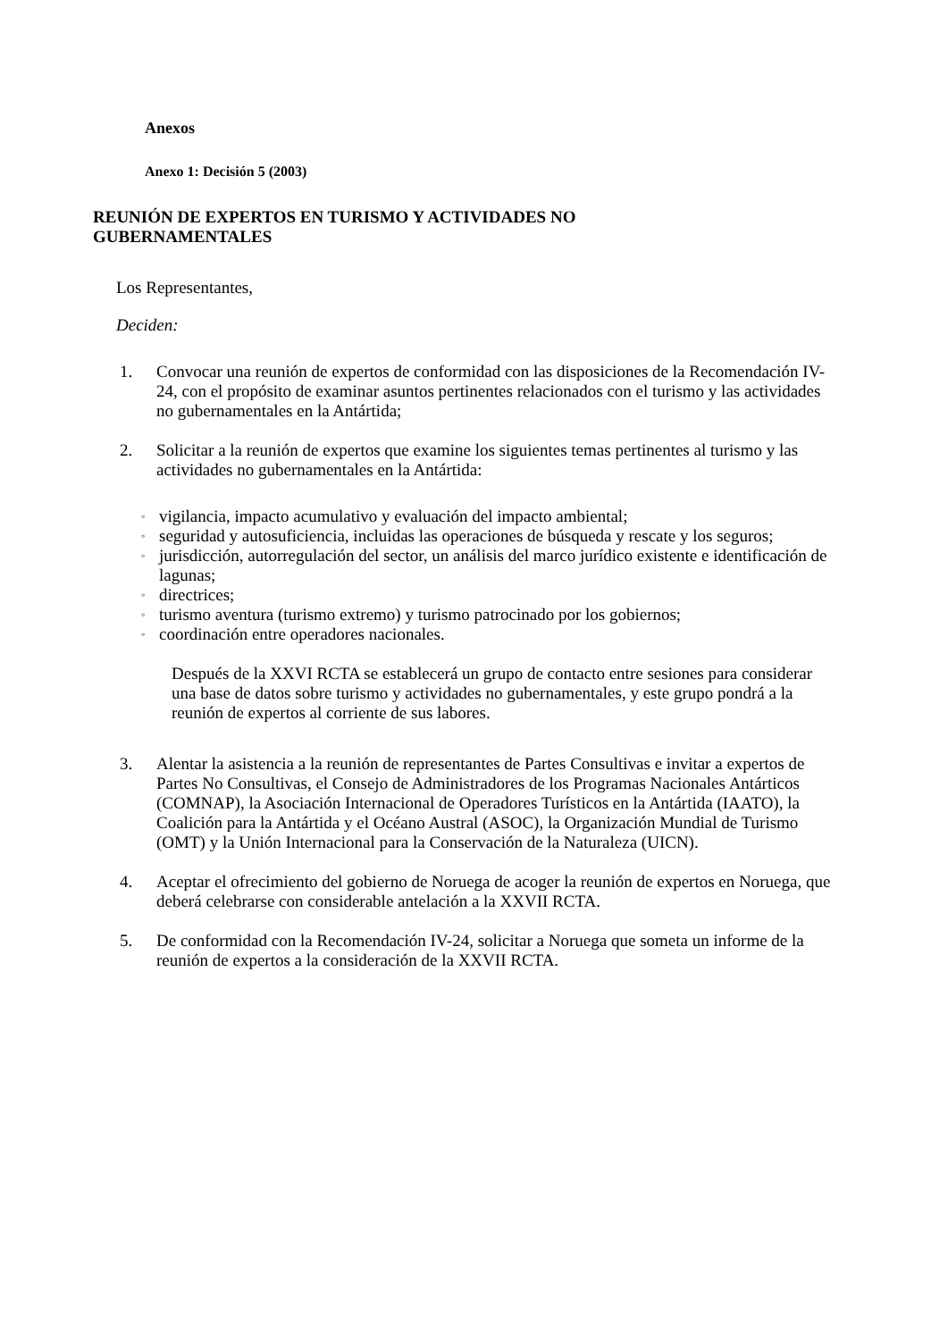Anexos
Anexo 1: Decisión 5 (2003)
REUNIÓN DE EXPERTOS EN TURISMO Y ACTIVIDADES NO
GUBERNAMENTALES
Los Representantes,
Deciden:
1. Convocar una reunión de expertos de conformidad con las disposiciones de la Recomendación IV-24, con el propósito de examinar asuntos pertinentes relacionados con el turismo y las actividades no gubernamentales en la Antártida;
2. Solicitar a la reunión de expertos que examine los siguientes temas pertinentes al turismo y las actividades no gubernamentales en la Antártida:
◦ vigilancia, impacto acumulativo y evaluación del impacto ambiental;
◦ seguridad y autosuficiencia, incluidas las operaciones de búsqueda y rescate y los seguros;
◦ jurisdicción, autorregulación del sector, un análisis del marco jurídico existente e identificación de lagunas;
◦ directrices;
◦ turismo aventura (turismo extremo) y turismo patrocinado por los gobiernos;
◦ coordinación entre operadores nacionales.
Después de la XXVI RCTA se establecerá un grupo de contacto entre sesiones para considerar una base de datos sobre turismo y actividades no gubernamentales, y este grupo pondrá a la reunión de expertos al corriente de sus labores.
3. Alentar la asistencia a la reunión de representantes de Partes Consultivas e invitar a expertos de Partes No Consultivas, el Consejo de Administradores de los Programas Nacionales Antárticos (COMNAP), la Asociación Internacional de Operadores Turísticos en la Antártida (IAATO), la Coalición para la Antártida y el Océano Austral (ASOC), la Organización Mundial de Turismo (OMT) y la Unión Internacional para la Conservación de la Naturaleza (UICN).
4. Aceptar el ofrecimiento del gobierno de Noruega de acoger la reunión de expertos en Noruega, que deberá celebrarse con considerable antelación a la XXVII RCTA.
5. De conformidad con la Recomendación IV-24, solicitar a Noruega que someta un informe de la reunión de expertos a la consideración de la XXVII RCTA.